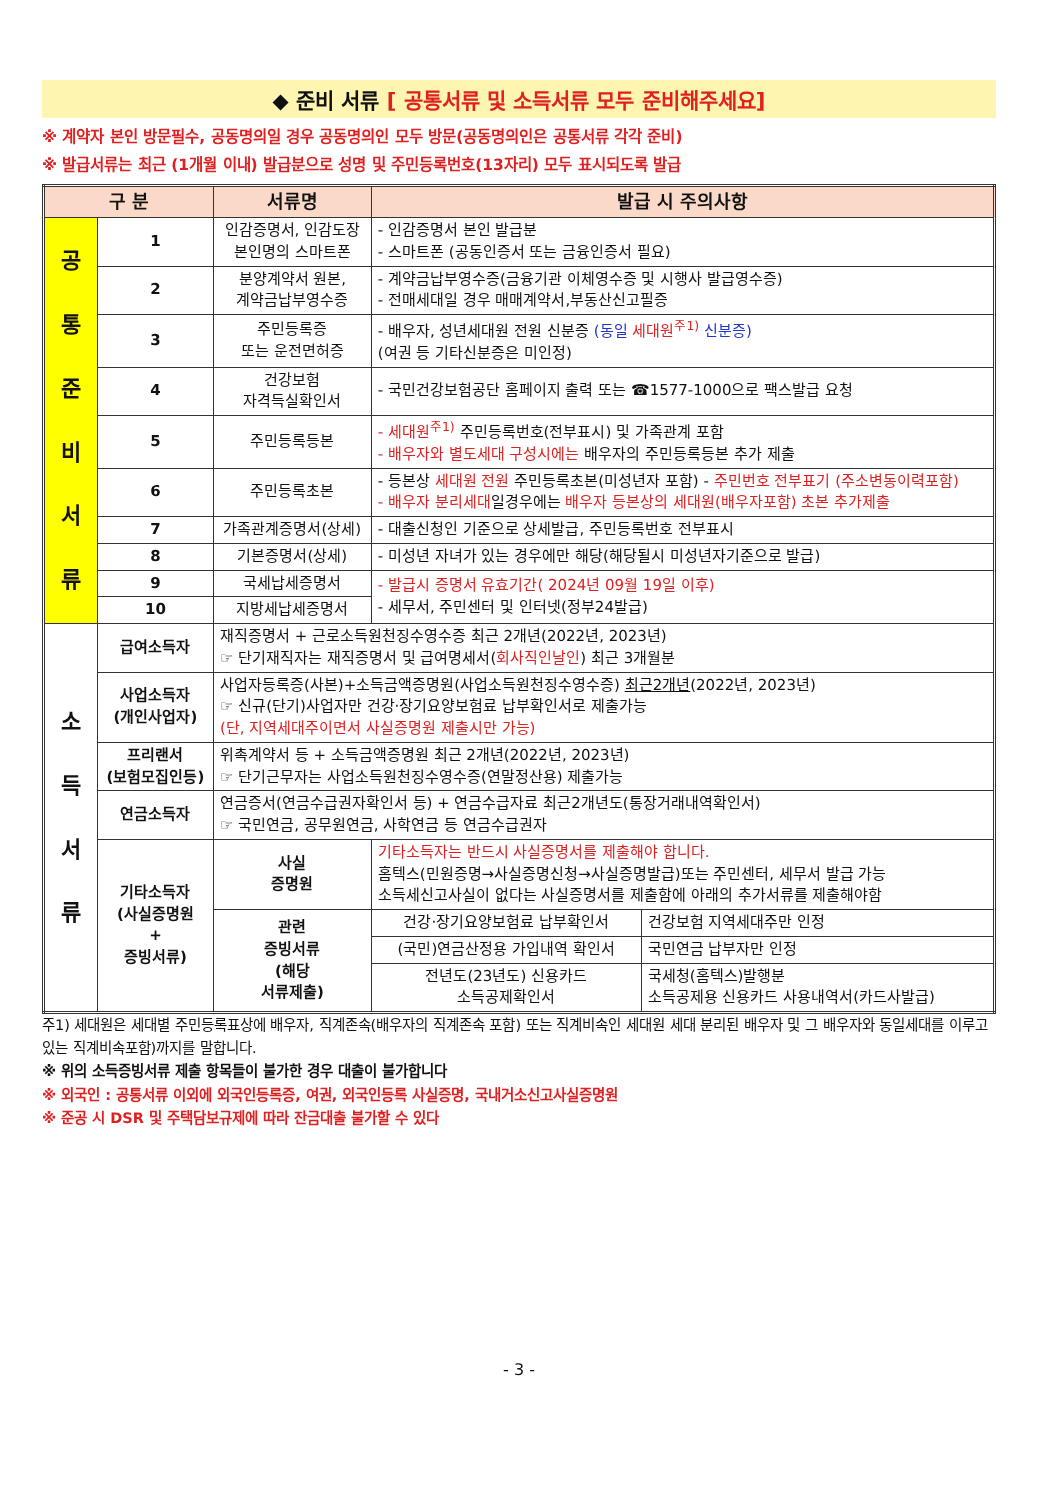◆ 준비 서류 [ 공통서류 및 소득서류 모두 준비해주세요]
※ 계약자 본인 방문필수, 공동명의일 경우 공동명의인 모두 방문(공동명의인은 공통서류 각각 준비)
※ 발급서류는 최근 (1개월 이내) 발급분으로 성명 및 주민등록번호(13자리) 모두 표시되도록 발급
| 구 분 | | 서류명 | | 발급 시 주의사항 | |
| --- | --- | --- | --- | --- | --- |
| 공 통 준 비 서 류 | 1 | 인감증명서, 인감도장 본인명의 스마트폰 | | - 인감증명서 본인 발급분 - 스마트폰 (공동인증서 또는 금융인증서 필요) | |
| | 2 | 분양계약서 원본, 계약금납부영수증 | | - 계약금납부영수증(금융기관 이체영수증 및 시행사 발급영수증) - 전매세대일 경우 매매계약서,부동산신고필증 | |
| | 3 | 주민등록증 또는 운전면허증 | | - 배우자, 성년세대원 전원 신분증 (동일 세대원<sup>주1)</sup> 신분증) (여권 등 기타신분증은 미인정) | |
| | 4 | 건강보험 자격득실확인서 | | - 국민건강보험공단 홈페이지 출력 또는 ☎1577-1000으로 팩스발급 요청 | |
| | 5 | 주민등록등본 | | - 세대원<sup>주1)</sup> 주민등록번호(전부표시) 및 가족관계 포함 - 배우자와 별도세대 구성시에는 배우자의 주민등록등본 추가 제출 | |
| | 6 | 주민등록초본 | | - 등본상 세대원 전원 주민등록초본(미성년자 포함) - 주민번호 전부표기 (주소변동이력포함) - 배우자 분리세대 일경우에는 배우자 등본상의 세대원(배우자포함) 초본 추가제출 | |
| | 7 | 가족관계증명서(상세) | | - 대출신청인 기준으로 상세발급, 주민등록번호 전부표시 | |
| | 8 | 기본증명서(상세) | | - 미성년 자녀가 있는 경우에만 해당(해당될시 미성년자기준으로 발급) | |
| | 9 | 국세납세증명서 | | - 발급시 증명서 유효기간( 2024년 09월 19일 이후) - 세무서, 주민센터 및 인터넷(정부24발급) | |
| | 10 | 지방세납세증명서 | | | |
| 소 득 서 류 | 급여소득자 | | 재직증명서 + 근로소득원천징수영수증 최근 2개년(2022년, 2023년) ☞ 단기재직자는 재직증명서 및 급여명세서( 회사직인날인 ) 최근 3개월분 | | |
| | 사업소득자 (개인사업자) | | 사업자등록증(사본)+소득금액증명원(사업소득원천징수영수증) 최근2개년 (2022년, 2023년) ☞ 신규(단기)사업자만 건강·장기요양보험료 납부확인서로 제출가능 (단, 지역세대주이면서 사실증명원 제출시만 가능) | | |
| | 프리랜서 (보험모집인등) | | 위촉계약서 등 + 소득금액증명원 최근 2개년(2022년, 2023년) ☞ 단기근무자는 사업소득원천징수영수증(연말정산용) 제출가능 | | |
| | 연금소득자 | | 연금증서(연금수급권자확인서 등) + 연금수급자료 최근2개년도(통장거래내역확인서) ☞ 국민연금, 공무원연금, 사학연금 등 연금수급권자 | | |
| | 기타소득자 (사실증명원 + 증빙서류) | | 사실 증명원 | 기타소득자는 반드시 사실증명서를 제출해야 합니다. 홈텍스(민원증명→사실증명신청→사실증명발급)또는 주민센터, 세무서 발급 가능 소득세신고사실이 없다는 사실증명서를 제출함에 아래의 추가서류를 제출해야함 | |
| | | | 관련 증빙서류 (해당 서류제출) | 건강·장기요양보험료 납부확인서 | 건강보험 지역세대주만 인정 |
| | | | | (국민)연금산정용 가입내역 확인서 | 국민연금 납부자만 인정 |
| | | | | 전년도(23년도) 신용카드 소득공제확인서 | 국세청(홈텍스)발행분 소득공제용 신용카드 사용내역서(카드사발급) |
주1) 세대원은 세대별 주민등록표상에 배우자, 직계존속(배우자의 직계존속 포함) 또는 직계비속인 세대원 세대 분리된 배우자 및 그 배우자와 동일세대를 이루고 있는 직계비속포함)까지를 말합니다.
※ 위의 소득증빙서류 제출 항목들이 불가한 경우 대출이 불가합니다
※ 외국인 : 공통서류 이외에 외국인등록증, 여권, 외국인등록 사실증명, 국내거소신고사실증명원
※ 준공 시 DSR 및 주택담보규제에 따라 잔금대출 불가할 수 있다
- 3 -